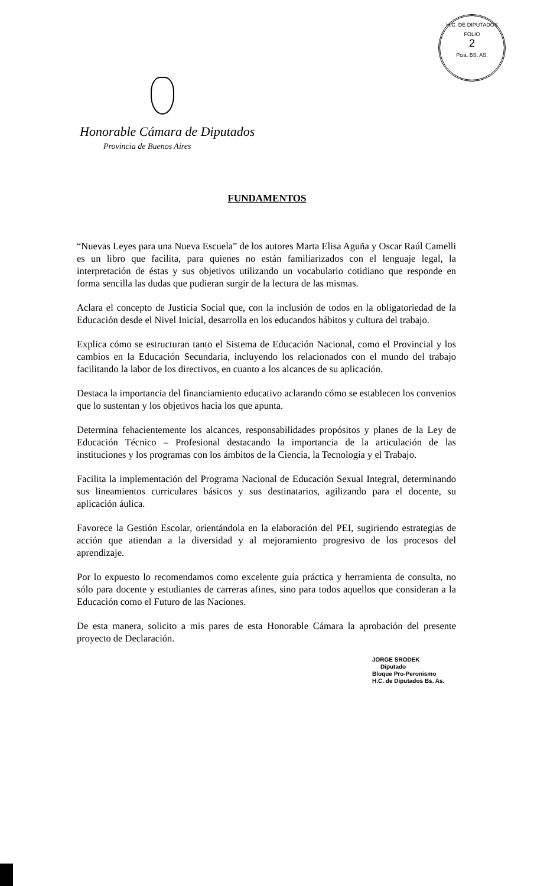H.C. DE DIPUTADOS
FOLIO
2
Pcia. BS. AS.
Honorable Cámara de Diputados
Provincia de Buenos Aires
FUNDAMENTOS
“Nuevas Leyes para una Nueva Escuela” de los autores Marta Elisa Aguña y Oscar Raúl Camelli es un libro que facilita, para quienes no están familiarizados con el lenguaje legal, la interpretación de éstas y sus objetivos utilizando un vocabulario cotidiano que responde en forma sencilla las dudas que pudieran surgir de la lectura de las mismas.
Aclara el concepto de Justicia Social que, con la inclusión de todos en la obligatoriedad de la Educación desde el Nivel Inicial, desarrolla en los educandos hábitos y cultura del trabajo.
Explica cómo se estructuran tanto el Sistema de Educación Nacional, como el Provincial y los cambios en la Educación Secundaria, incluyendo los relacionados con el mundo del trabajo facilitando la labor de los directivos, en cuanto a los alcances de su aplicación.
Destaca la importancia del financiamiento educativo aclarando cómo se establecen los convenios que lo sustentan y los objetivos hacia los que apunta.
Determina fehacientemente los alcances, responsabilidades propósitos y planes de la Ley de Educación Técnico – Profesional destacando la importancia de la articulación de las instituciones y los programas con los ámbitos de la Ciencia, la Tecnología y el Trabajo.
Facilita la implementación del Programa Nacional de Educación Sexual Integral, determinando sus lineamientos curriculares básicos y sus destinatarios, agilizando para el docente, su aplicación áulica.
Favorece la Gestión Escolar, orientándola en la elaboración del PEI, sugiriendo estrategias de acción que atiendan a la diversidad y al mejoramiento progresivo de los procesos del aprendizaje.
Por lo expuesto lo recomendamos como excelente guía práctica y herramienta de consulta, no sólo para docente y estudiantes de carreras afines, sino para todos aquellos que consideran a la Educación como el Futuro de las Naciones.
De esta manera, solicito a mis pares de esta Honorable Cámara la aprobación del presente proyecto de Declaración.
JORGE SRODEK
Diputado
Bloque Pro-Peronismo
H.C. de Diputados Bs. As.